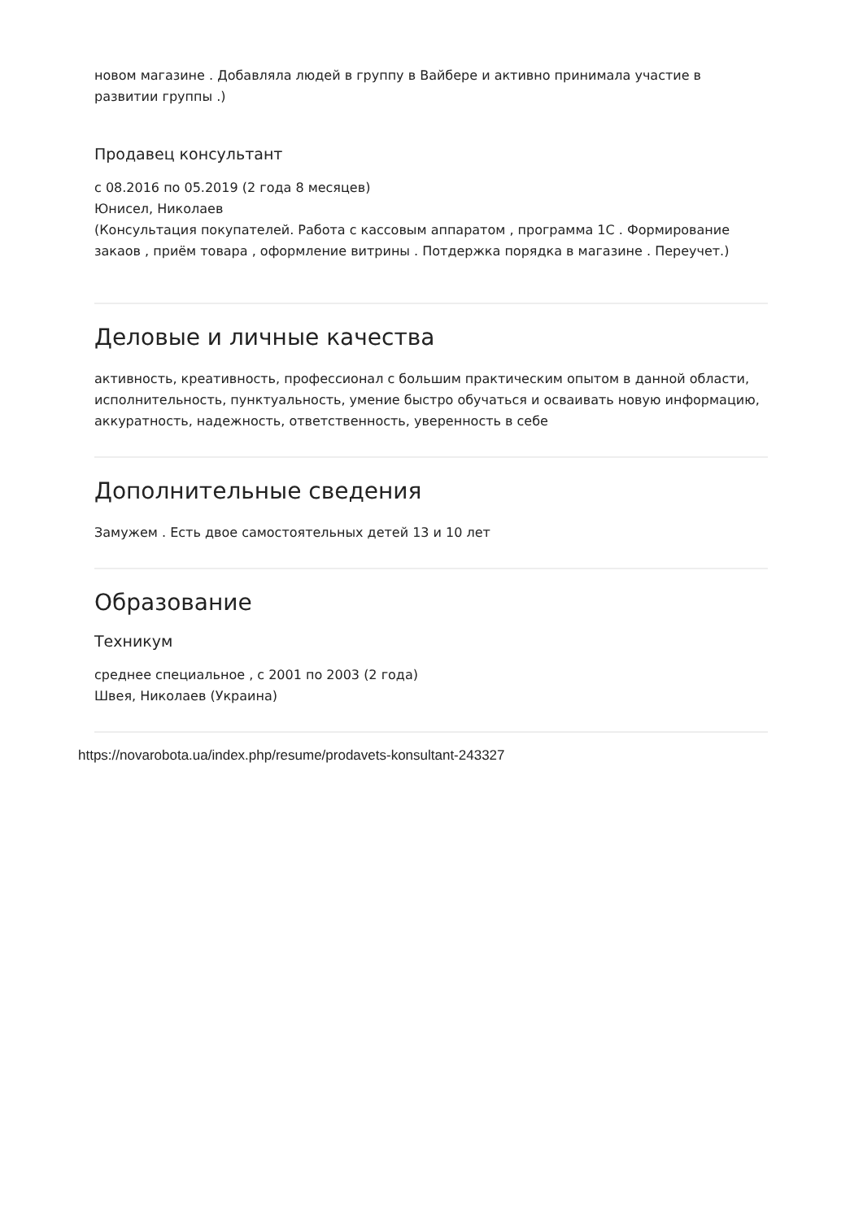новом магазине . Добавляла людей в группу в Вайбере и активно принимала участие в развитии группы .)
Продавец консультант
с 08.2016 по 05.2019 (2 года 8 месяцев)
Юнисел, Николаев
(Консультация покупателей. Работа с кассовым аппаратом , программа 1С . Формирование закаов , приём товара , оформление витрины . Потдержка порядка в магазине . Переучет.)
Деловые и личные качества
активность, креативность, профессионал с большим практическим опытом в данной области, исполнительность, пунктуальность, умение быстро обучаться и осваивать новую информацию, аккуратность, надежность, ответственность, уверенность в себе
Дополнительные сведения
Замужем . Есть двое самостоятельных детей 13 и 10 лет
Образование
Техникум
среднее специальное , с 2001 по 2003 (2 года)
Швея, Николаев (Украина)
https://novarobota.ua/index.php/resume/prodavets-konsultant-243327